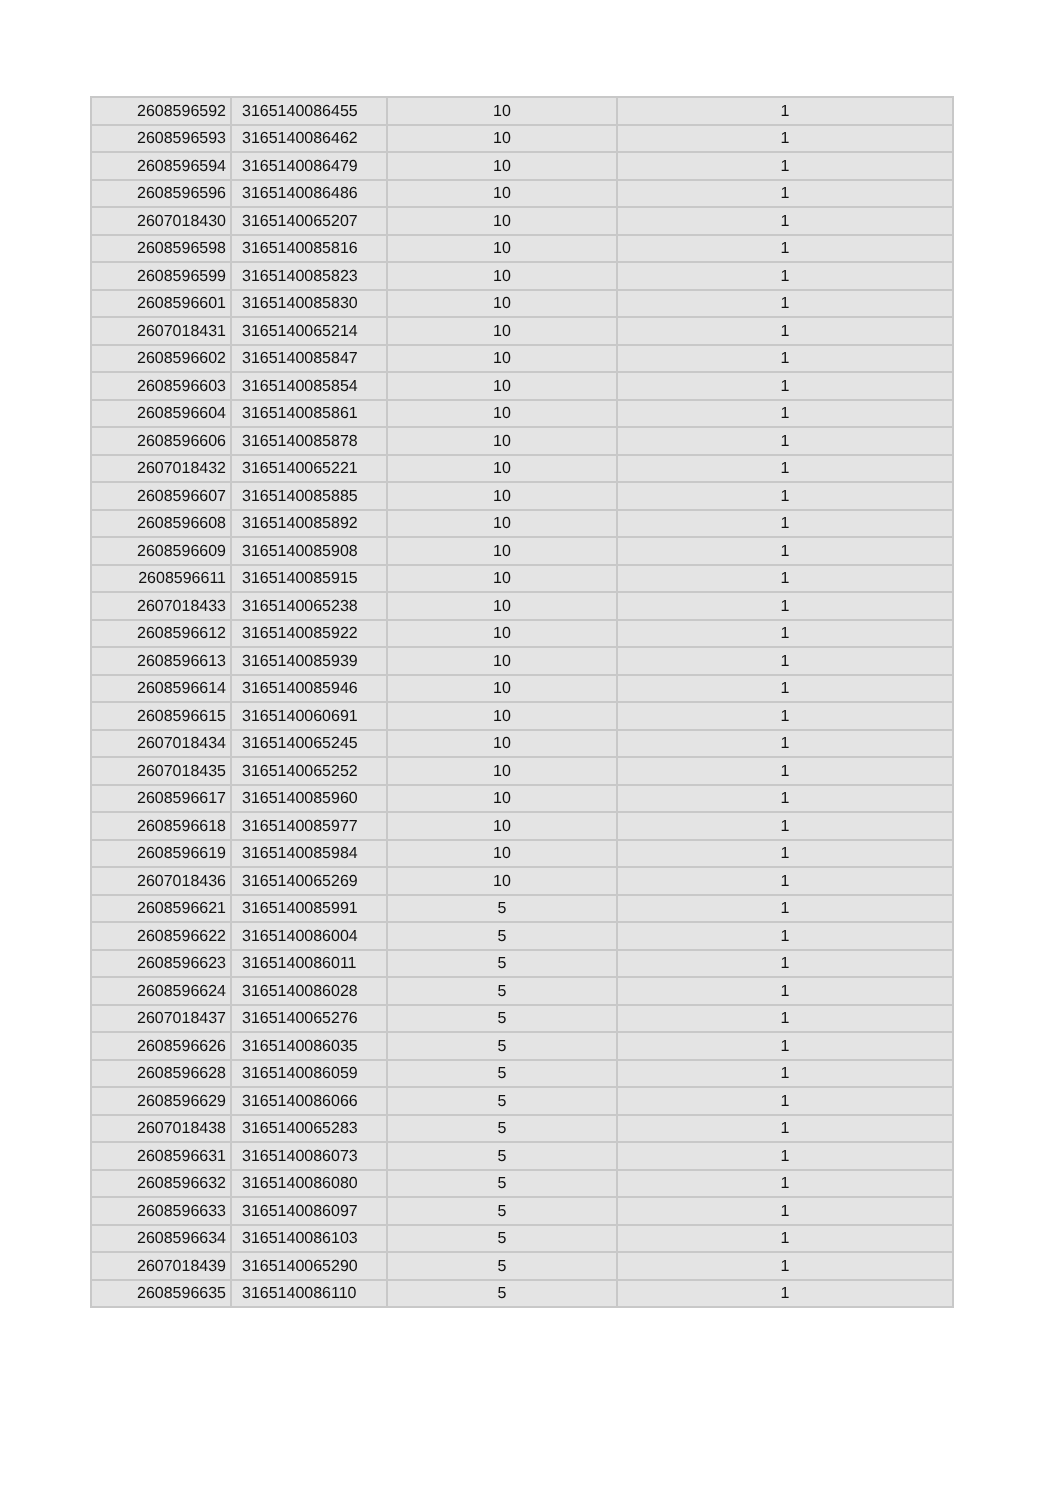| 2608596592 | 3165140086455 | 10 | 1 |
| 2608596593 | 3165140086462 | 10 | 1 |
| 2608596594 | 3165140086479 | 10 | 1 |
| 2608596596 | 3165140086486 | 10 | 1 |
| 2607018430 | 3165140065207 | 10 | 1 |
| 2608596598 | 3165140085816 | 10 | 1 |
| 2608596599 | 3165140085823 | 10 | 1 |
| 2608596601 | 3165140085830 | 10 | 1 |
| 2607018431 | 3165140065214 | 10 | 1 |
| 2608596602 | 3165140085847 | 10 | 1 |
| 2608596603 | 3165140085854 | 10 | 1 |
| 2608596604 | 3165140085861 | 10 | 1 |
| 2608596606 | 3165140085878 | 10 | 1 |
| 2607018432 | 3165140065221 | 10 | 1 |
| 2608596607 | 3165140085885 | 10 | 1 |
| 2608596608 | 3165140085892 | 10 | 1 |
| 2608596609 | 3165140085908 | 10 | 1 |
| 2608596611 | 3165140085915 | 10 | 1 |
| 2607018433 | 3165140065238 | 10 | 1 |
| 2608596612 | 3165140085922 | 10 | 1 |
| 2608596613 | 3165140085939 | 10 | 1 |
| 2608596614 | 3165140085946 | 10 | 1 |
| 2608596615 | 3165140060691 | 10 | 1 |
| 2607018434 | 3165140065245 | 10 | 1 |
| 2607018435 | 3165140065252 | 10 | 1 |
| 2608596617 | 3165140085960 | 10 | 1 |
| 2608596618 | 3165140085977 | 10 | 1 |
| 2608596619 | 3165140085984 | 10 | 1 |
| 2607018436 | 3165140065269 | 10 | 1 |
| 2608596621 | 3165140085991 | 5 | 1 |
| 2608596622 | 3165140086004 | 5 | 1 |
| 2608596623 | 3165140086011 | 5 | 1 |
| 2608596624 | 3165140086028 | 5 | 1 |
| 2607018437 | 3165140065276 | 5 | 1 |
| 2608596626 | 3165140086035 | 5 | 1 |
| 2608596628 | 3165140086059 | 5 | 1 |
| 2608596629 | 3165140086066 | 5 | 1 |
| 2607018438 | 3165140065283 | 5 | 1 |
| 2608596631 | 3165140086073 | 5 | 1 |
| 2608596632 | 3165140086080 | 5 | 1 |
| 2608596633 | 3165140086097 | 5 | 1 |
| 2608596634 | 3165140086103 | 5 | 1 |
| 2607018439 | 3165140065290 | 5 | 1 |
| 2608596635 | 3165140086110 | 5 | 1 |